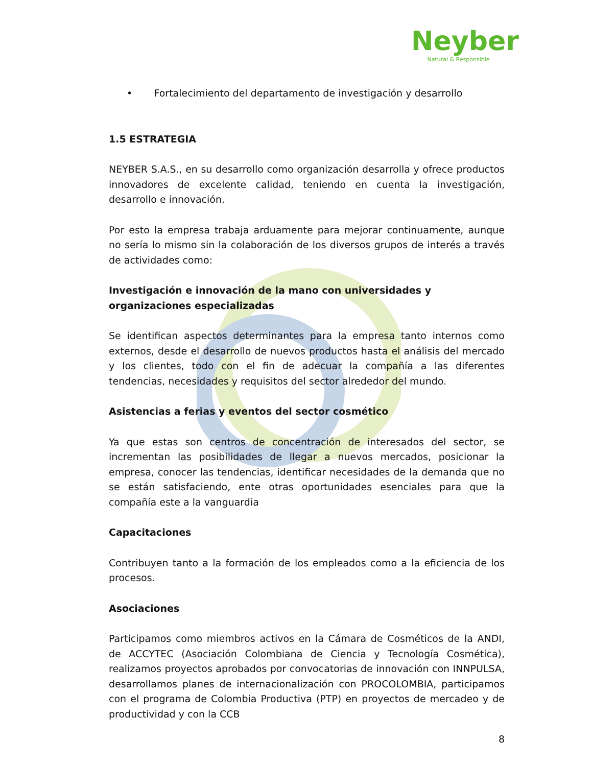Neyber
Natural & Responsible
• Fortalecimiento del departamento de investigación y desarrollo
1.5 ESTRATEGIA
NEYBER S.A.S., en su desarrollo como organización desarrolla y ofrece productos innovadores de excelente calidad, teniendo en cuenta la investigación, desarrollo e innovación.
Por esto la empresa trabaja arduamente para mejorar continuamente, aunque no sería lo mismo sin la colaboración de los diversos grupos de interés a través de actividades como:
Investigación e innovación de la mano con universidades y organizaciones especializadas
Se identifican aspectos determinantes para la empresa tanto internos como externos, desde el desarrollo de nuevos productos hasta el análisis del mercado y los clientes, todo con el fin de adecuar la compañía a las diferentes tendencias, necesidades y requisitos del sector alrededor del mundo.
Asistencias a ferias y eventos del sector cosmético
Ya que estas son centros de concentración de interesados del sector, se incrementan las posibilidades de llegar a nuevos mercados, posicionar la empresa, conocer las tendencias, identificar necesidades de la demanda que no se están satisfaciendo, ente otras oportunidades esenciales para que la compañía este a la vanguardia
Capacitaciones
Contribuyen tanto a la formación de los empleados como a la eficiencia de los procesos.
Asociaciones
Participamos como miembros activos en la Cámara de Cosméticos de la ANDI, de ACCYTEC (Asociación Colombiana de Ciencia y Tecnología Cosmética), realizamos proyectos aprobados por convocatorias de innovación con INNPULSA, desarrollamos planes de internacionalización con PROCOLOMBIA, participamos con el programa de Colombia Productiva (PTP) en proyectos de mercadeo y de productividad y con la CCB
8